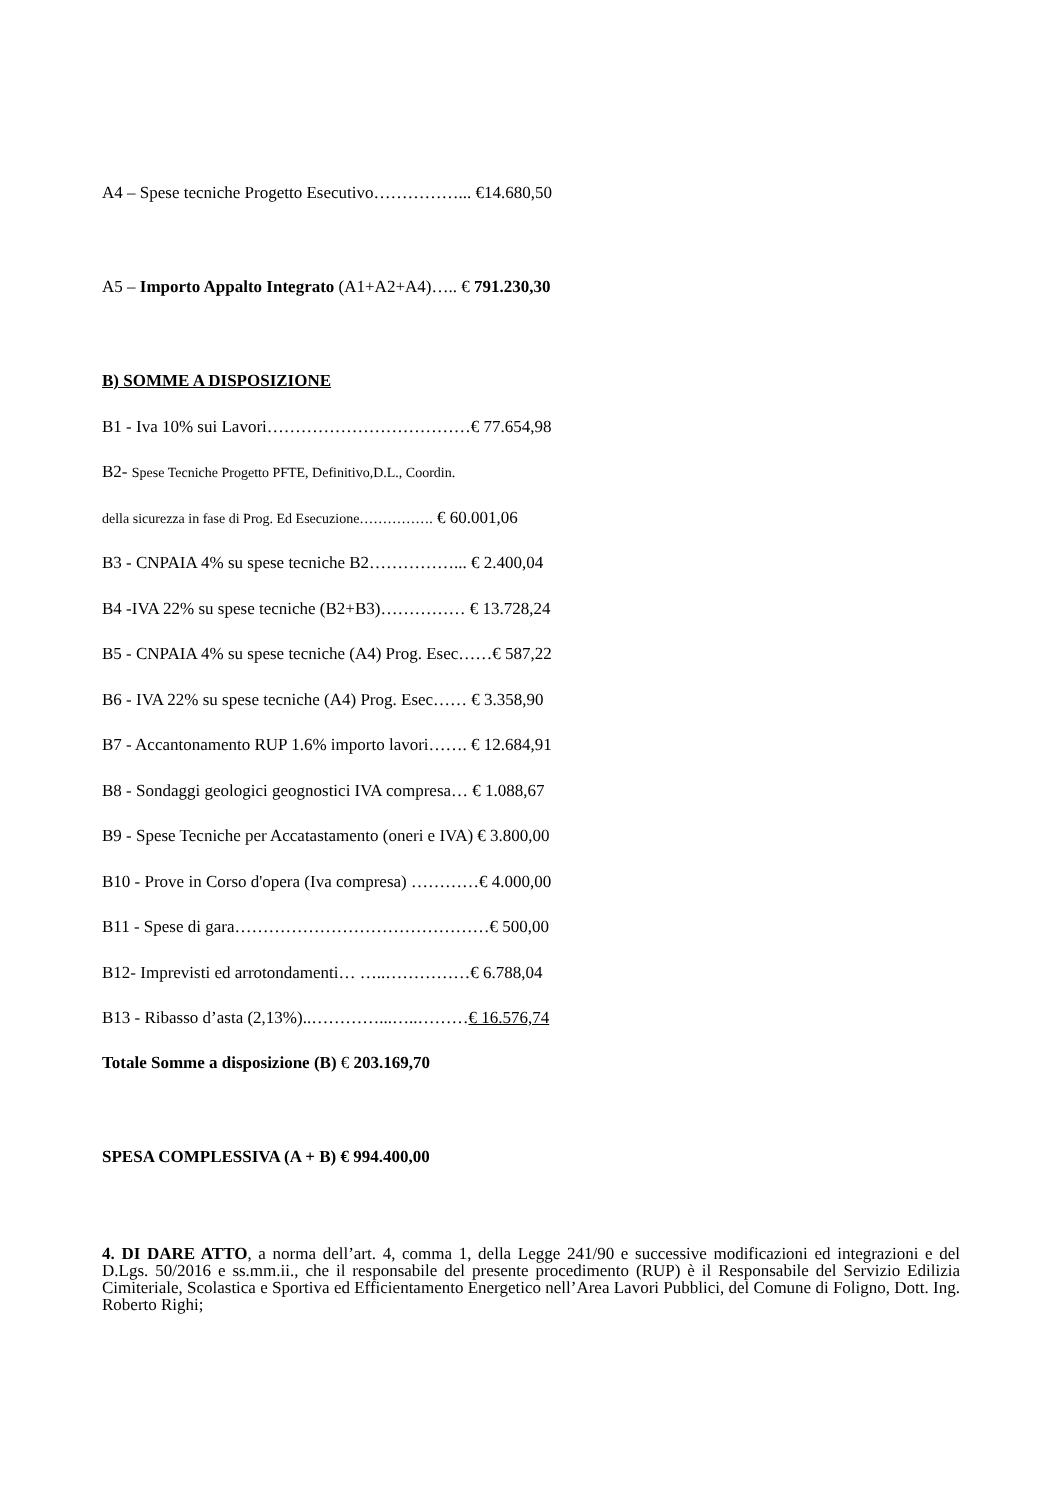A4 – Spese tecniche Progetto Esecutivo……………... €14.680,50
A5 – Importo Appalto Integrato (A1+A2+A4)….. € 791.230,30
B) SOMME A DISPOSIZIONE
B1 - Iva 10% sui Lavori………………………………€ 77.654,98
B2- Spese Tecniche Progetto PFTE, Definitivo,D.L., Coordin.
della sicurezza in fase di Prog. Ed Esecuzione……………. € 60.001,06
B3 - CNPAIA 4% su spese tecniche B2……………... € 2.400,04
B4 -IVA 22% su spese tecniche (B2+B3)…………… € 13.728,24
B5 - CNPAIA 4% su spese tecniche (A4) Prog. Esec……€ 587,22
B6 - IVA 22% su spese tecniche (A4) Prog. Esec…… € 3.358,90
B7 - Accantonamento RUP 1.6% importo lavori……. € 12.684,91
B8 - Sondaggi geologici geognostici IVA compresa… € 1.088,67
B9 - Spese Tecniche per Accatastamento (oneri e IVA) € 3.800,00
B10 - Prove in Corso d'opera (Iva compresa) …………€ 4.000,00
B11 - Spese di gara………………………………………€ 500,00
B12- Imprevisti ed arrotondamenti… …..……………€ 6.788,04
B13 - Ribasso d’asta (2,13%)..…………...…..………€ 16.576,74
Totale Somme a disposizione (B) € 203.169,70
SPESA COMPLESSIVA (A + B) € 994.400,00
4. DI DARE ATTO, a norma dell’art. 4, comma 1, della Legge 241/90 e successive modificazioni ed integrazioni e del D.Lgs. 50/2016 e ss.mm.ii., che il responsabile del presente procedimento (RUP) è il Responsabile del Servizio Edilizia Cimiteriale, Scolastica e Sportiva ed Efficientamento Energetico nell’Area Lavori Pubblici, del Comune di Foligno, Dott. Ing. Roberto Righi;